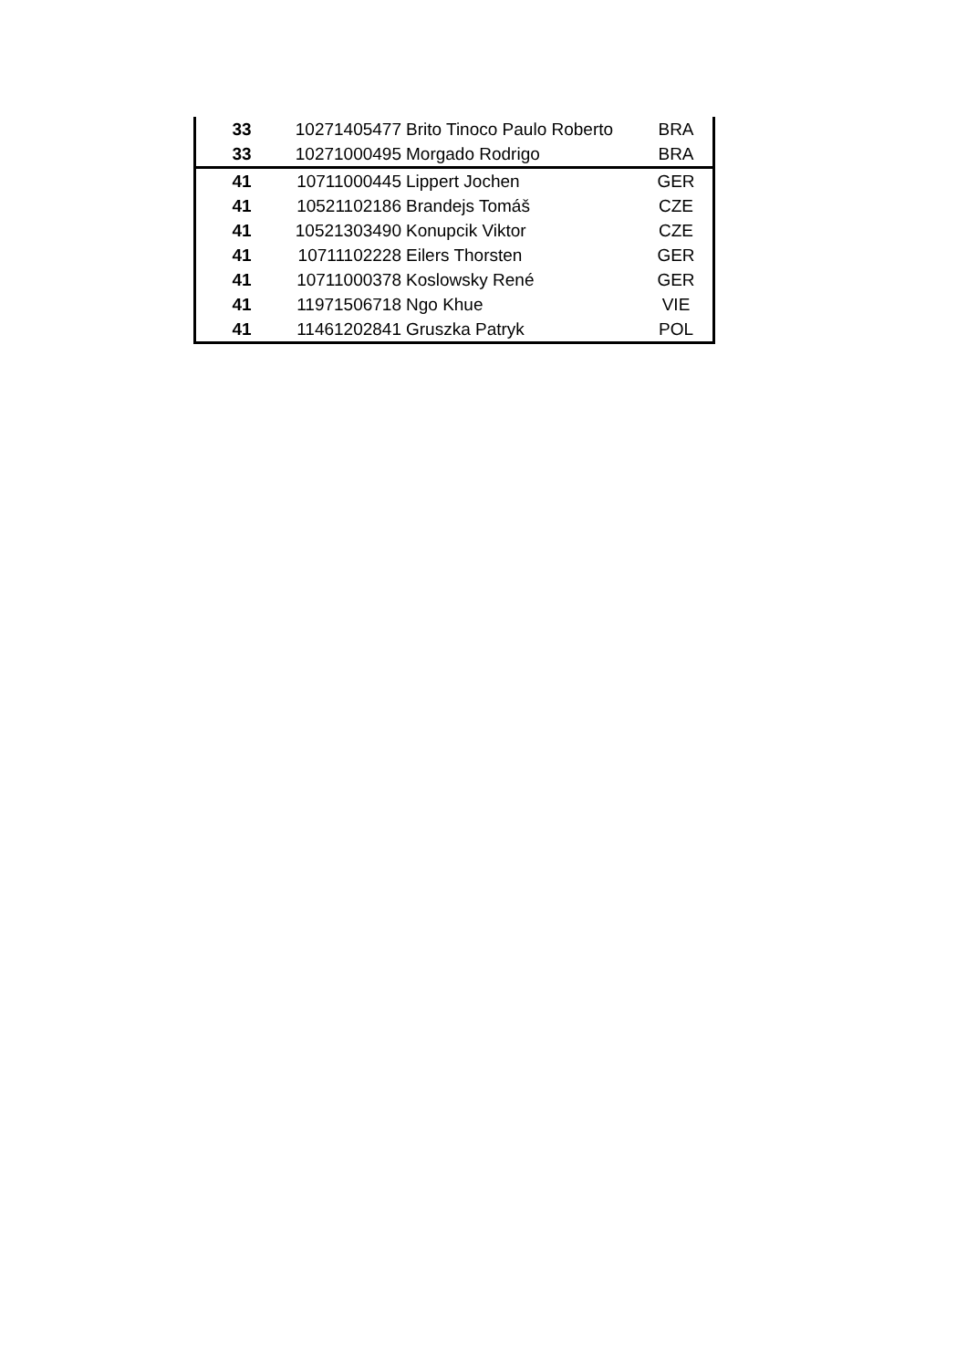| 33 | 10271405477 | Brito Tinoco Paulo Roberto | BRA |
| 33 | 10271000495 | Morgado Rodrigo | BRA |
| 41 | 10711000445 | Lippert Jochen | GER |
| 41 | 10521102186 | Brandejs Tomáš | CZE |
| 41 | 10521303490 | Konupcik Viktor | CZE |
| 41 | 10711102228 | Eilers Thorsten | GER |
| 41 | 10711000378 | Koslowsky René | GER |
| 41 | 11971506718 | Ngo Khue | VIE |
| 41 | 11461202841 | Gruszka Patryk | POL |